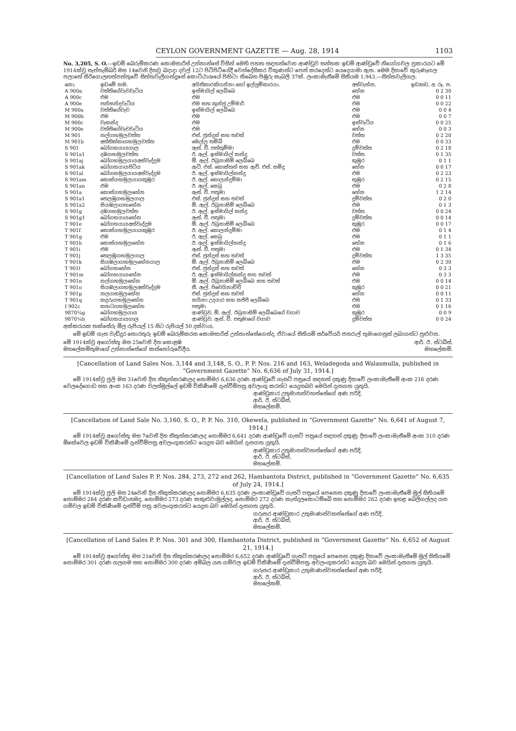CEYLON GOVERNMENT GAZETTE — Aug. 28, 1914 1103
No. 3,205, S. O.—ඉඩම් බෙරුම්කරණ කොමසාරිස් උන්නාන්සේ විසින් මෙහි පහත සඳහන්වෙන ආණ්ඩුව සන්තක ඉඩම් ආණ්ඩුවේ නියෝගවල ප්‍රකාරයට මේ 1914ක්වූ සැප්තැම්බර් මස 14වෙනි දිනවූ බදාදා දවල් 12ට පිටිපිටියේදී වෙන්දේසිකර විකුණන්ට පෙන් කරදෙන්ට යෙදෙයාමා ඇත. මෙම දිසාවේ කුරුණෑගල පලාතේ තිරිගොලහත්පත්තුවේ සිත්තවැලිගන්දුනේ කොට්ඨාශයේ පිහිටා තිබෙන පිඹුරු කැබලි 37ක්. ලංකාමැනීමේ සිතියම 1,943.—සිත්තවැලිගල.
| නො. | ඉඩමේ නම. | අයිතිකාරකියන්නා හෝ ඉල්ලුම්කාරයා. | අස්වැන්න. | ඉඩකඩ. අ. රූ. ප. |
| --- | --- | --- | --- | --- |
| A 900a | වත්තිගේවැවවැටිය | ඉස්මායිල් ලෙබ්බෙ | හේන | 0 2 30 |
| A 900c | එම | එම | එම | 0 0 11 |
| A 900e | පන්සන්දවැටිය | එම සහ කුන්ජු උම්මාර් | එම | 0 0 22 |
| M 900a | වත්තිගේවැව | ඉස්මායිල් ලෙබ්බෙ | එම | 0 0 4 |
| M 900b | එම | එම | එම | 0 0 7 |
| M 900c | වැකන්ද | එම | ඉස්වැටිය | 0 0 25 |
| M 900e | වත්තිගේවැවවැටිය | එම | හේන | 0 0 3 |
| M 901 | නල්ගහමුලවත්ත | එස්. ජුන්දුස් සහ තවත් | වත්ත | 0 2 20 |
| M 901b | අත්තික්කාගහමුලවත්ත | මෙල්ල තම්බි | එම | 0 0 33 |
| S 901 | බෝගහයායගාල | ඇස්. වී. පත්තුම්මා | දුම්වත්ත | 0 2 18 |
| S 901a1 | දඹගහමුලවත්ත | ඊ. ඇල්. ඉස්මායිල් කන්දු | වත්ත | 0 1 35 |
| S 901aj | බෝගහමුලයායඅස්වැද්දුම | ඕ. ඇල්. ඊබුනාසිම් ලෙබ්බෙ | කුඹුර | 0 1 1 |
| S 901ak | බෝගහයායපිටිය | ඇට්. එස්. කොස්තන් සහ ඇව්. එස්. සමිදු | හේන | 0 0 17 |
| S 901al | බෝගහමුලයායඅස්වැද්දුම | ඊ. ඇල්. ඉස්මායිල්කන්දු | එම | 0 2 23 |
| S 901am | කොස්ගහමුලයායකුඹුර | ඊ. ඇල්. කොලන්දුම්මා | කුඹුර | 0 2 15 |
| S 901an | එම | ඊ. ඇල්. සෙබු | එම | 0 2 8 |
| S 901a | කොස්ගහමුලහේන | ඇස්. වී. පතුමා | හේන | 1 2 14 |
| S 901a1 | තෙලඹුගහමුලගාල | එස්. ජුන්දුස් සහ තවත් | දුම්වත්ත | 0 2 0 |
| S 901a2 | සියඹලාගහහේන | ඕ. ඇල්. ඊබුනාසිම් ලෙබ්බෙ | එම | 0 1 3 |
| S 901g | දඹගහමුලවත්ත | ඊ. ඇල්. ඉස්මායිල් කන්දු | වත්ත | 0 0 24 |
| S 901g1 | බෝගහයායහේන | ඇස්. වී. පතුමා | දුම්වත්ත | 0 0 14 |
| T 901e | බෝගහයායඅස්වැද්දුම | ඕ. ඇල්. ඊබුනාසිම් ලෙබ්බෙ | කුඹුර | 0 0 17 |
| T 901f | කොස්ගහමුලයායකුඹුර | ඊ. ඇල්. කොලන්දුම්මා | එම | 0 1 4 |
| T 901g | එම | ඊ. ඇල්. සෙබු | එම | 0 1 1 |
| T 901h | කොස්ගහමුලහේන | ඊ. ඇල්. ඉස්මායිල්කන්දු | හේන | 0 1 6 |
| T 901i | එම | ඇස්. වී. පතුමා | එම | 0 1 34 |
| T 901j | තෙලඹුගහමුලගාල | එස්. ජුන්දුස් සහ තවත් | දුම්වත්ත | 1 3 35 |
| T 901k | සියඹලාගහමුලහේනගාල | ඕ. ඇල්. ඊබුනාසිම් ලෙබ්බෙ | එම | 0 2 30 |
| T 901l | බෝගහහේන | එස්. ජුන්දුස් සහ තවත් | හේන | 0 3 3 |
| T 901m | බෝගහයායහේන | ඊ. ඇල්. ඉස්මායිල්කන්දු සහ තවත් | එම | 0 3 3 |
| T 901n | නල්ගහමුලහේන | ඕ. ඇල්. ඊබුනාසිම් ලෙබ්බෙ සහ තවත් | එම | 0 0 14 |
| T 901o | සියඹලාගහමුලඅස්වැද්දුම | සී. ඇල්. පිචෙයිනාච්චි | කුඹුර | 0 0 21 |
| T 901p | නලගහමුලහේන | එස්. ජුන්දුස් සහ තවත් | හේන | 0 0 11 |
| T 901q | කදුරුගහමුලහේන | නයිනා උදයාර සහ සජ්ජි ලෙබ්බෙ | එම | 0 1 33 |
| I 902c | කහටගහමුලහේන | පතුමා | එම | 0 1 16 |
| 9870¼g | බෝගහමුලයාය | ආණ්ඩුව, ඕ. ඇල්. ඊබුනාසිම් ලෙබ්බෙගේ වගාව | කුඹුර | 0 0 9 |
| 9870¼h | බෝගහයායගාල | ආණ්ඩුව, ඇස්. වී. පතුමාගේ වගාව | දුම්වත්ත | 0 0 24 |
අක්කරයක තක්සේරු මිල රුපියල් 15 සිට රුපියල් 50 දක්වාය.
මේ ඉඩම් ගැන වැඩිදුර තොරතුරු ඉඩම් බෙරුම්කරන කොමසාරිස් උන්නාන්සේගෙන්ද, ඒවායේ සිතියම් සර්වේයර් ජනරාල් තුමාගෙනුත් ලබාගන්ට පුළුවන.
මේ 1914ක්වූ අගෝස්තු මස 25වෙනි දින කොළඹ
මහලේකම්තුමාගේ උන්නාන්සේගේ කන්තෝරුවේදීය.
ආර්. ඊ. ස්ටබ්ස්,
මහලේකම්.
[Cancellation of Land Sales Nos. 3,144 and 3,148, S. O., P. P. Nos. 216 and 163, Weladegoda and Walasmulla, published in “Government Gazette” No. 6,636 of July 31, 1914.]
මේ 1914ක්වූ ජූලි මස 31වෙනි දින නිකුත්කරණලද නොම්මර 6,636 දරණ ආණ්ඩුවේ ගැසට් පත්‍රයේ සඳහන් දකුණු දිසාවේ ලංකාමැනීමේ අංක 216 දරණ වෙලදේගොඩ සහ අංක 163 දරණ වලස්මුල්ලේ ඉඩම් විකිණීමේ දැන්වීම්පත්‍ර අවලංගු කරන්ට යෙදුනබව මෙයින් දැනගත යුතුයි.
ආණ්ඩුකාර උතුමානන්වහන්සේගේ අණ පරිදි,
ආර්. ඊ. ස්ටබ්ස්,
මහලේකම්.
[Cancellation of Land Sale No. 3,160, S. O., P. P. No. 310, Okewela, published in “Government Gazette” No. 6,641 of August 7, 1914.]
මේ 1914ක්වූ අගෝස්තු මස 7වෙනි දින නිකුත්කරණලද නොම්මර 6,641 දරණ ආණ්ඩුවේ ගැසට් පත්‍රයේ සඳහන් දකුණු දිසාවේ ලංකාමැනීමේ අංක 310 දරණ ඕකේවෙල ඉඩම් විකිණීමේ දැන්වීම්පත්‍ර අවලංගුකරන්ට යෙදුන බව මෙයින් දැනගත යුතුයි.
ආණ්ඩුකාර උතුමානන්වහන්සේගේ අණ පරිදි,
ආර්. ඊ. ස්ටබ්ස්,
මහලේකම්.
[Cancellation of Land Sales P. P. Nos. 284, 273, 272 and 262, Hambantota District, published in “Government Gazette” No. 6,635 of July 24, 1914.]
මේ 1914ක්වූ ජූලි මස 24වෙනි දින නිකුත්කරණලද නොම්මර 6,635 දරණ ලංකාණ්ඩුවේ ගැසට් පත්‍රයේ පෙනෙන දකුණු දිසාවේ ලංකාමැනීමේ මුල් සිතියමේ නොම්මර 284 දරණ කව්ඩානමද, නොම්මර 273 දරණ කකුළුවාමුල්ලද, නොම්මර 272 දරණ කැන්දලකොටම්බේ සහ නොම්මර 262 දරණ ඉහළ බෙලිගල්ලද යන ගම්වල ඉඩම් විකිණීමේ දැන්වීම් පත්‍ර අවලංගුකරන්ට යෙදුන බව මෙයින් දැනගත යුතුයි.
ගරුතර ආණ්ඩුකාර උතුමාණන්වහන්සේගේ අණ පරිදි,
ආර්. ඊ. ස්ටබ්ස්,
මහලේකම්.
[Cancellation of Land Sales P. P. Nos. 301 and 300, Hambantota District, published in “Government Gazette” No. 6,652 of August 21, 1914.]
මේ 1914ක්වූ අගෝස්තු මස 21වෙනි දින නිකුත්කරණලද නොම්මර 6,652 දරණ ආණ්ඩුවේ ගැසට් පත්‍රයේ පෙනෙන දකුණු දිසාවේ ලංකාමැනීමේ මුල් සිතියමේ නොම්මර 301 දරණ ගලගම සහ නොම්මර 300 දරණ අම්බල යන ගම්වල ඉඩම් විකිණීමේ දැන්වීම්පත්‍ර අවලංගුකරන්ට යෙදුන බව මෙයින් දැනගත යුතුයි.
ගරුතර ආණ්ඩුකාර උතුමාණන්වහන්සේගේ අණ පරිදි,
ආර්. ඊ. ස්ටබ්ස්,
මහලේකම්.